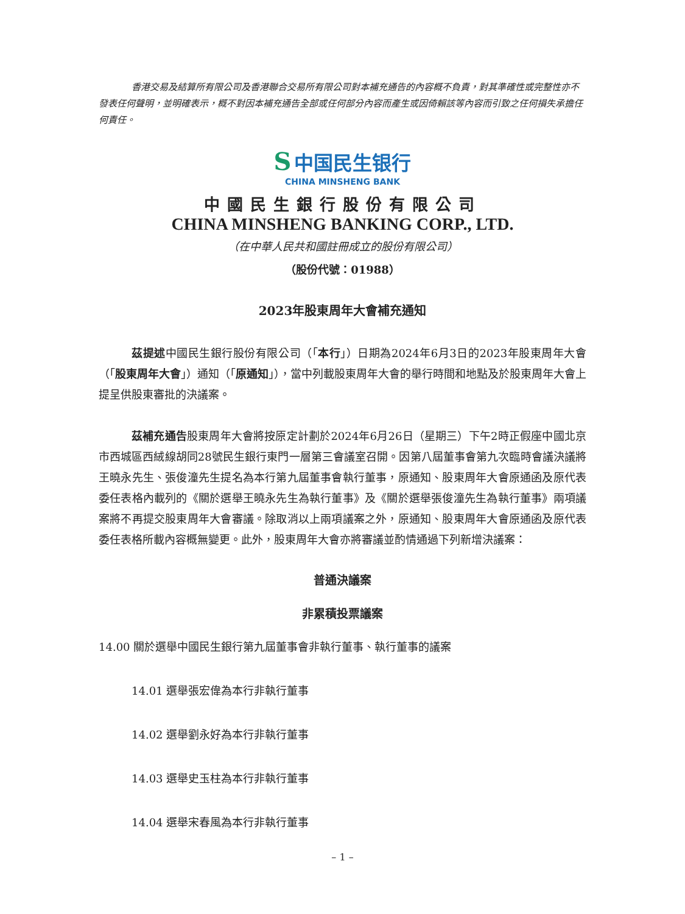香港交易及結算所有限公司及香港聯合交易所有限公司對本補充通告的內容概不負責，對其準確性或完整性亦不發表任何聲明，並明確表示，概不對因本補充通告全部或任何部分內容而產生或因倚賴該等內容而引致之任何損失承擔任何責任。
S 中国民生银行
CHINA MINSHENG BANK
中國民生銀行股份有限公司
CHINA MINSHENG BANKING CORP., LTD.
（在中華人民共和國註冊成立的股份有限公司）
（股份代號：01988）
2023年股東周年大會補充通知
茲提述中國民生銀行股份有限公司（「本行」）日期為2024年6月3日的2023年股東周年大會（「股東周年大會」）通知（「原通知」），當中列載股東周年大會的舉行時間和地點及於股東周年大會上提呈供股東審批的決議案。
茲補充通告股東周年大會將按原定計劃於2024年6月26日（星期三）下午2時正假座中國北京市西城區西絨線胡同28號民生銀行東門一層第三會議室召開。因第八屆董事會第九次臨時會議決議將王曉永先生、張俊潼先生提名為本行第九屆董事會執行董事，原通知、股東周年大會原通函及原代表委任表格內載列的《關於選舉王曉永先生為執行董事》及《關於選舉張俊潼先生為執行董事》兩項議案將不再提交股東周年大會審議。除取消以上兩項議案之外，原通知、股東周年大會原通函及原代表委任表格所載內容概無變更。此外，股東周年大會亦將審議並酌情通過下列新增決議案：
普通決議案
非累積投票議案
14.00 關於選舉中國民生銀行第九屆董事會非執行董事、執行董事的議案
14.01 選舉張宏偉為本行非執行董事
14.02 選舉劉永好為本行非執行董事
14.03 選舉史玉柱為本行非執行董事
14.04 選舉宋春風為本行非執行董事
– 1 –